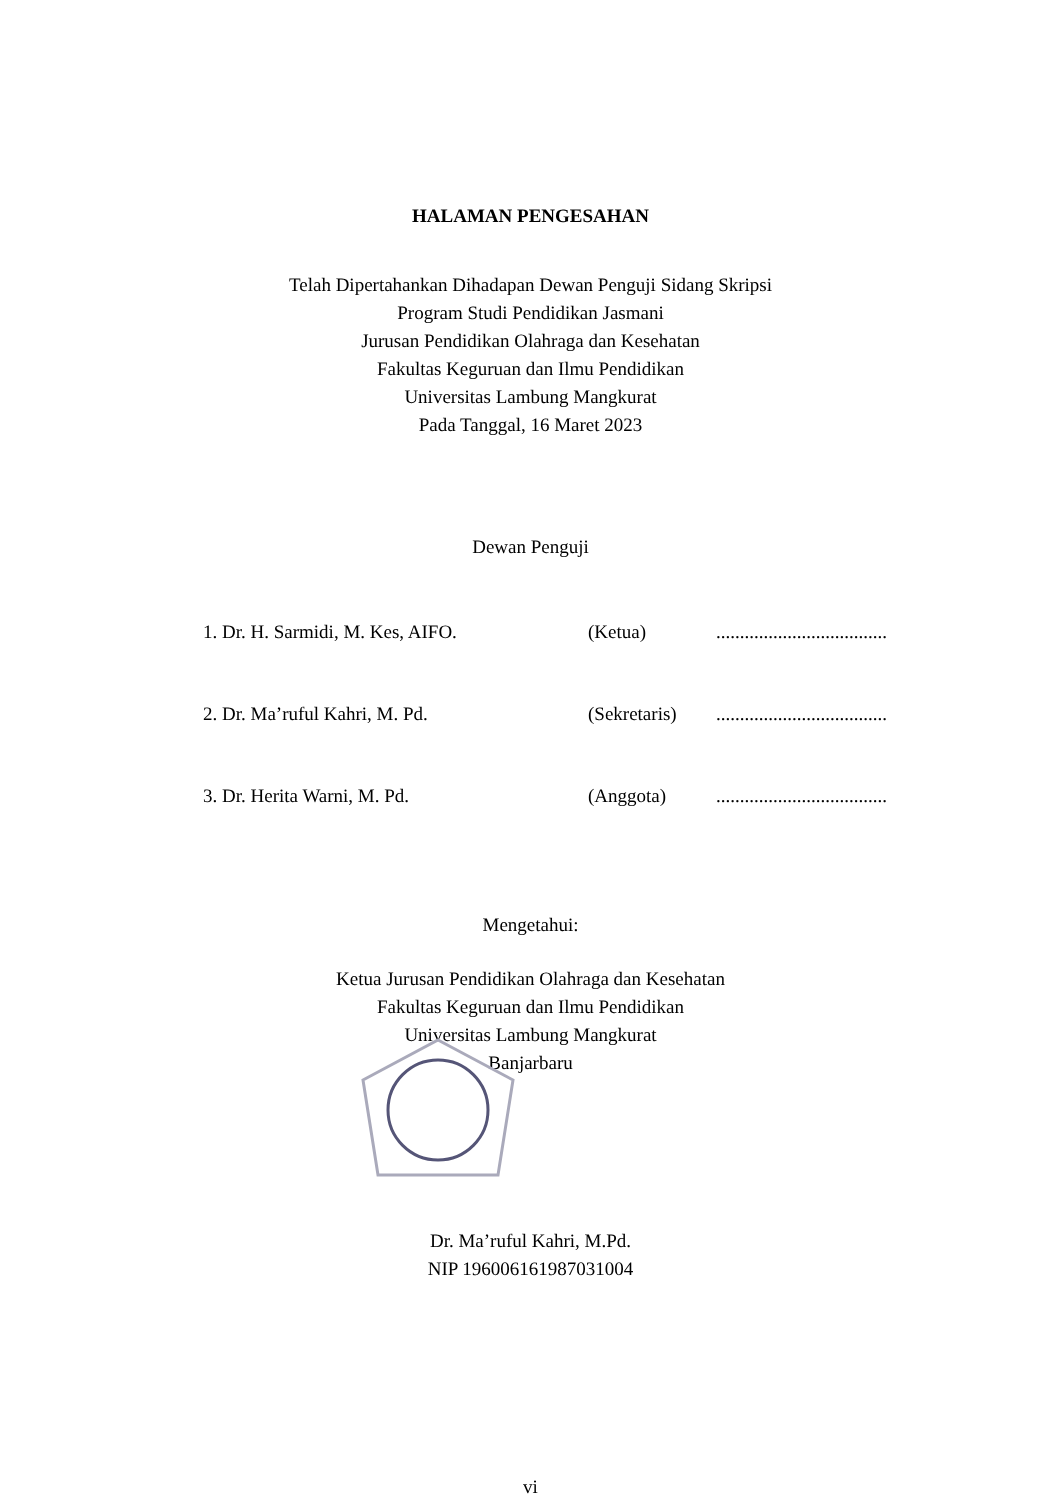HALAMAN PENGESAHAN
Telah Dipertahankan Dihadapan Dewan Penguji Sidang Skripsi
Program Studi Pendidikan Jasmani
Jurusan Pendidikan Olahraga dan Kesehatan
Fakultas Keguruan dan Ilmu Pendidikan
Universitas Lambung Mangkurat
Pada Tanggal, 16 Maret 2023
Dewan Penguji
1. Dr. H. Sarmidi, M. Kes, AIFO. (Ketua)....................................
2. Dr. Ma’ruful Kahri, M. Pd. (Sekretaris)....................................
3. Dr. Herita Warni, M. Pd. (Anggota)....................................
Mengetahui:
Ketua Jurusan Pendidikan Olahraga dan Kesehatan
Fakultas Keguruan dan Ilmu Pendidikan
Universitas Lambung Mangkurat
Banjarbaru
Dr. Ma’ruful Kahri, M.Pd.
NIP 196006161987031004
vi